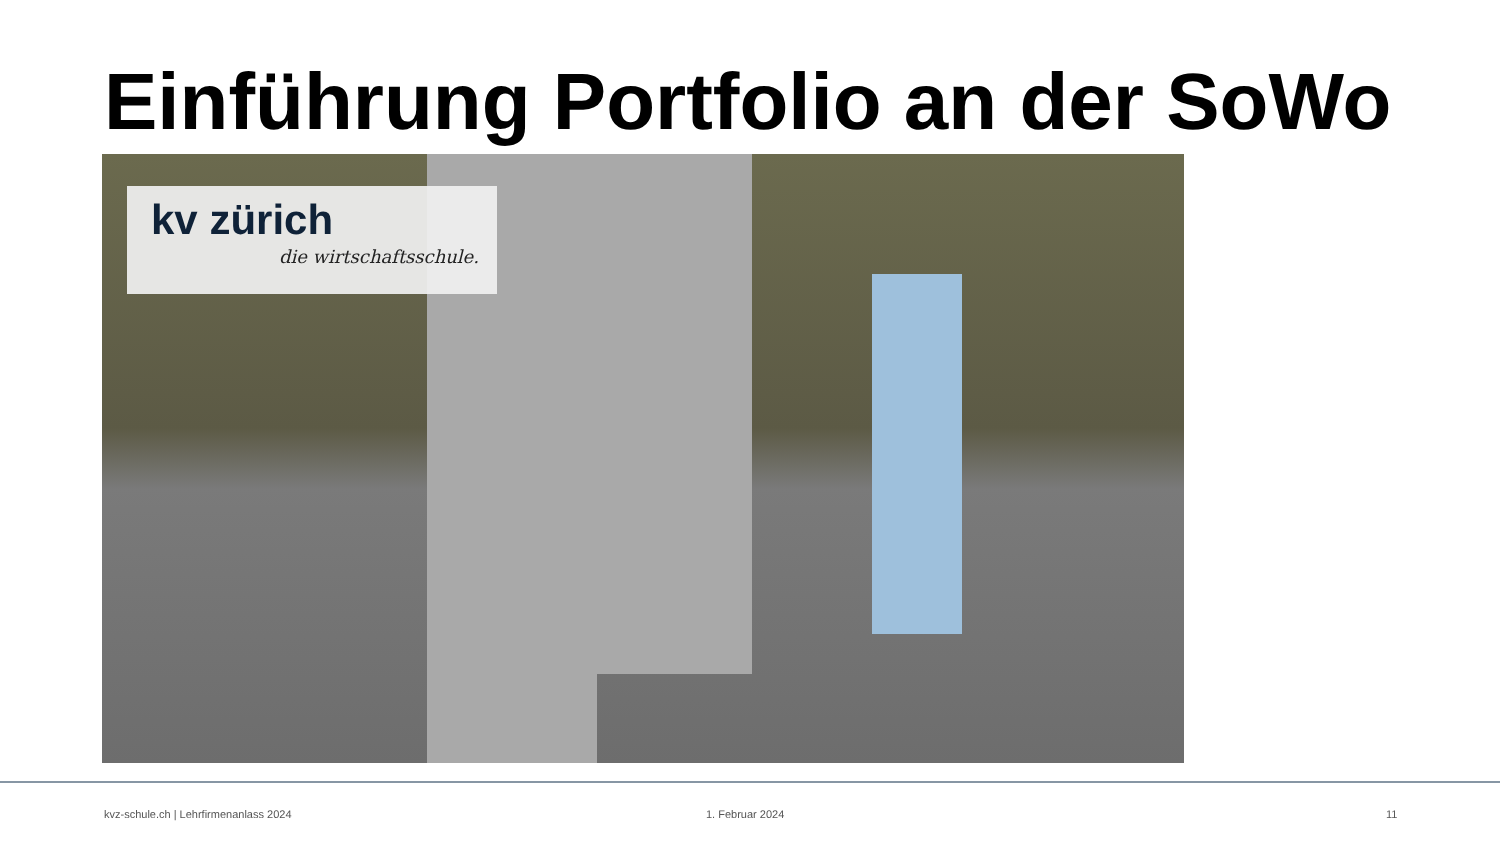Einführung Portfolio an der SoWo
kv zürich
die wirtschaftsschule.
kvz-schule.ch | Lehrfirmenanlass 2024
1. Februar 2024 11